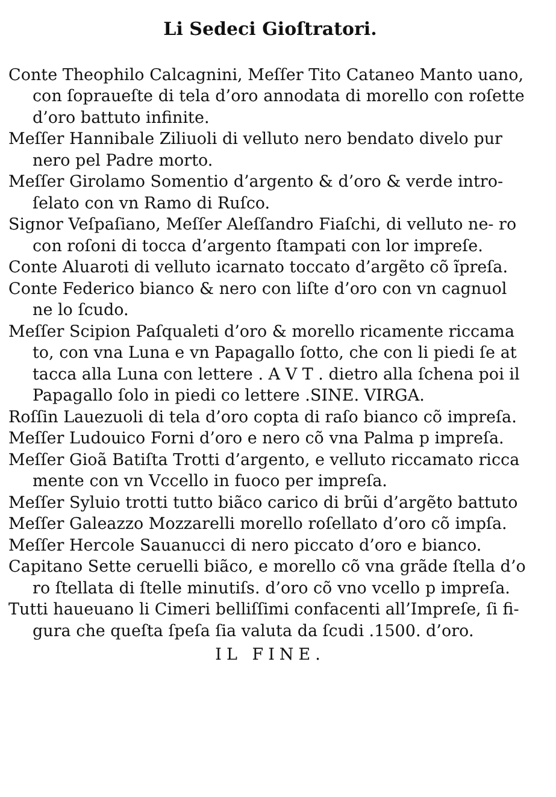Li Sedeci Gioſtratori.
Conte Theophilo Calcagnini, Meſſer Tito Cataneo Manto uano, con ſopraueſte di tela d’oro annodata di morello con roſette d’oro battuto infinite.
Meſſer Hannibale Ziliuoli di velluto nero bendato divelo pur nero pel Padre morto.
Meſſer Girolamo Somentio d’argento & d’oro & verde intro‑ ſelato con vn Ramo di Ruſco.
Signor Veſpaſiano, Meſſer Aleſſandro Fiaſchi, di velluto ne‑ ro con roſoni di tocca d’argento ſtampati con lor impreſe.
Conte Aluaroti di velluto icarnato toccato d’argẽto cõ ĩpreſa.
Conte Federico bianco & nero con liſte d’oro con vn cagnuol ne lo ſcudo.
Meſſer Scipion Paſqualeti d’oro & morello ricamente riccama to, con vna Luna e vn Papagallo ſotto, che con li piedi ſe at tacca alla Luna con lettere . A V T . dietro alla ſchena poi il Papagallo ſolo in piedi co lettere .SINE. VIRGA.
Roſſin Lauezuoli di tela d’oro copta di raſo bianco cõ impreſa.
Meſſer Ludouico Forni d’oro e nero cõ vna Palma p impreſa.
Meſſer Gioã Batiſta Trotti d’argento, e velluto riccamato ricca mente con vn Vccello in fuoco per impreſa.
Meſſer Syluio trotti tutto biãco carico di brũi d’argẽto battuto
Meſſer Galeazzo Mozzarelli morello roſellato d’oro cõ impſa.
Meſſer Hercole Sauanucci di nero piccato d’oro e bianco.
Capitano Sette ceruelli biãco, e morello cõ vna grãde ſtella d’o ro ſtellata di ſtelle minutiſs. d’oro cõ vno vcello p impreſa.
Tutti haueuano li Cimeri belliſſimi confacenti all’Impreſe, ſi fi‑ gura che queſta ſpeſa ſia valuta da ſcudi .1500. d’oro.
IL FINE.